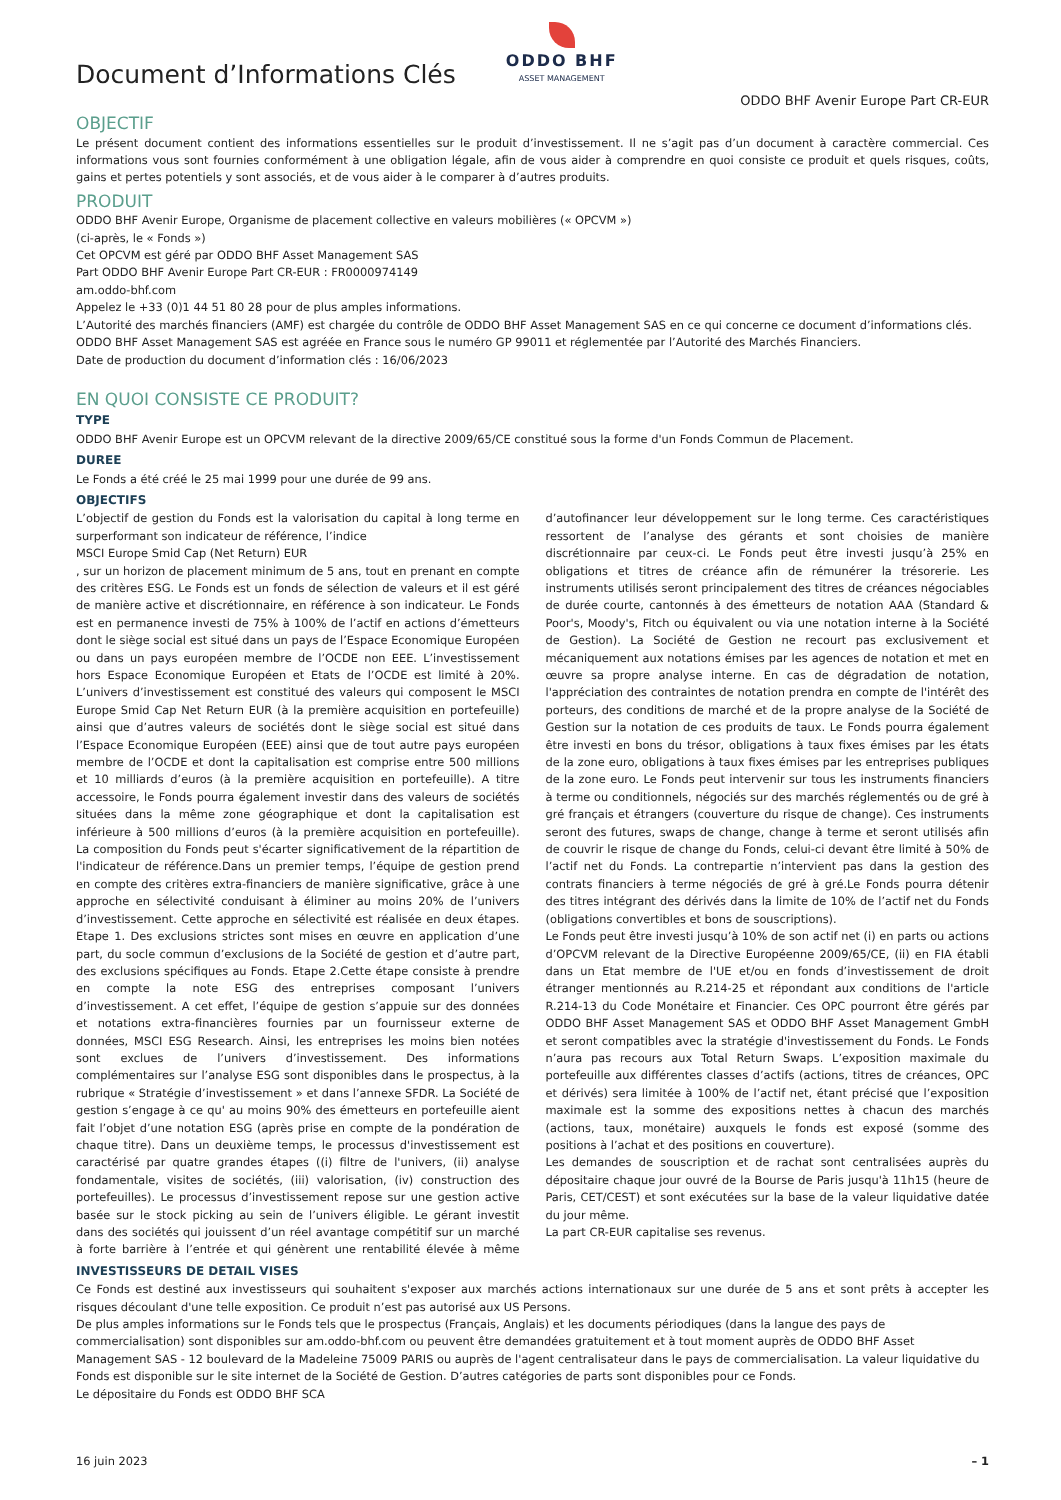Document d’Informations Clés
ODDO BHF
ASSET MANAGEMENT
ODDO BHF Avenir Europe Part CR-EUR
OBJECTIF
Le présent document contient des informations essentielles sur le produit d’investissement. Il ne s’agit pas d’un document à caractère commercial. Ces informations vous sont fournies conformément à une obligation légale, afin de vous aider à comprendre en quoi consiste ce produit et quels risques, coûts, gains et pertes potentiels y sont associés, et de vous aider à le comparer à d’autres produits.
PRODUIT
ODDO BHF Avenir Europe, Organisme de placement collective en valeurs mobilières (« OPCVM »)
(ci-après, le « Fonds »)
Cet OPCVM est géré par ODDO BHF Asset Management SAS
Part ODDO BHF Avenir Europe Part CR-EUR : FR0000974149
am.oddo-bhf.com
Appelez le +33 (0)1 44 51 80 28 pour de plus amples informations.
L’Autorité des marchés financiers (AMF) est chargée du contrôle de ODDO BHF Asset Management SAS en ce qui concerne ce document d’informations clés.
ODDO BHF Asset Management SAS est agréée en France sous le numéro GP 99011 et réglementée par l’Autorité des Marchés Financiers.
Date de production du document d’information clés : 16/06/2023
EN QUOI CONSISTE CE PRODUIT?
TYPE
ODDO BHF Avenir Europe est un OPCVM relevant de la directive 2009/65/CE constitué sous la forme d'un Fonds Commun de Placement.
DUREE
Le Fonds a été créé le 25 mai 1999 pour une durée de 99 ans.
OBJECTIFS
L’objectif de gestion du Fonds est la valorisation du capital à long terme en surperformant son indicateur de référence, l’indice
MSCI Europe Smid Cap (Net Return) EUR
, sur un horizon de placement minimum de 5 ans, tout en prenant en compte des critères ESG. Le Fonds est un fonds de sélection de valeurs et il est géré de manière active et discrétionnaire, en référence à son indicateur. Le Fonds est en permanence investi de 75% à 100% de l’actif en actions d’émetteurs dont le siège social est situé dans un pays de l’Espace Economique Européen ou dans un pays européen membre de l’OCDE non EEE. L’investissement hors Espace Economique Européen et Etats de l’OCDE est limité à 20%. L’univers d’investissement est constitué des valeurs qui composent le MSCI Europe Smid Cap Net Return EUR (à la première acquisition en portefeuille) ainsi que d’autres valeurs de sociétés dont le siège social est situé dans l’Espace Economique Européen (EEE) ainsi que de tout autre pays européen membre de l’OCDE et dont la capitalisation est comprise entre 500 millions et 10 milliards d’euros (à la première acquisition en portefeuille). A titre accessoire, le Fonds pourra également investir dans des valeurs de sociétés situées dans la même zone géographique et dont la capitalisation est inférieure à 500 millions d’euros (à la première acquisition en portefeuille). La composition du Fonds peut s'écarter significativement de la répartition de l'indicateur de référence.Dans un premier temps, l’équipe de gestion prend en compte des critères extra-financiers de manière significative, grâce à une approche en sélectivité conduisant à éliminer au moins 20% de l’univers d’investissement. Cette approche en sélectivité est réalisée en deux étapes. Etape 1. Des exclusions strictes sont mises en œuvre en application d’une part, du socle commun d’exclusions de la Société de gestion et d’autre part, des exclusions spécifiques au Fonds. Etape 2.Cette étape consiste à prendre en compte la note ESG des entreprises composant l’univers d’investissement. A cet effet, l’équipe de gestion s’appuie sur des données et notations extra-financières fournies par un fournisseur externe de données, MSCI ESG Research. Ainsi, les entreprises les moins bien notées sont exclues de l’univers d’investissement. Des informations complémentaires sur l’analyse ESG sont disponibles dans le prospectus, à la rubrique « Stratégie d’investissement » et dans l’annexe SFDR. La Société de gestion s’engage à ce qu' au moins 90% des émetteurs en portefeuille aient fait l’objet d’une notation ESG (après prise en compte de la pondération de chaque titre). Dans un deuxième temps, le processus d'investissement est caractérisé par quatre grandes étapes ((i) filtre de l'univers, (ii) analyse fondamentale, visites de sociétés, (iii) valorisation, (iv) construction des portefeuilles). Le processus d’investissement repose sur une gestion active basée sur le stock picking au sein de l’univers éligible. Le gérant investit dans des sociétés qui jouissent d’un réel avantage compétitif sur un marché à forte barrière à l’entrée et qui génèrent une rentabilité élevée à même d’autofinancer leur développement sur le long terme. Ces caractéristiques ressortent de l’analyse des gérants et sont choisies de manière discrétionnaire par ceux-ci. Le Fonds peut être investi jusqu’à 25% en obligations et titres de créance afin de rémunérer la trésorerie. Les instruments utilisés seront principalement des titres de créances négociables de durée courte, cantonnés à des émetteurs de notation AAA (Standard & Poor's, Moody's, Fitch ou équivalent ou via une notation interne à la Société de Gestion). La Société de Gestion ne recourt pas exclusivement et mécaniquement aux notations émises par les agences de notation et met en œuvre sa propre analyse interne. En cas de dégradation de notation, l'appréciation des contraintes de notation prendra en compte de l'intérêt des porteurs, des conditions de marché et de la propre analyse de la Société de Gestion sur la notation de ces produits de taux. Le Fonds pourra également être investi en bons du trésor, obligations à taux fixes émises par les états de la zone euro, obligations à taux fixes émises par les entreprises publiques de la zone euro. Le Fonds peut intervenir sur tous les instruments financiers à terme ou conditionnels, négociés sur des marchés réglementés ou de gré à gré français et étrangers (couverture du risque de change). Ces instruments seront des futures, swaps de change, change à terme et seront utilisés afin de couvrir le risque de change du Fonds, celui-ci devant être limité à 50% de l’actif net du Fonds. La contrepartie n’intervient pas dans la gestion des contrats financiers à terme négociés de gré à gré.Le Fonds pourra détenir des titres intégrant des dérivés dans la limite de 10% de l’actif net du Fonds (obligations convertibles et bons de souscriptions).
Le Fonds peut être investi jusqu’à 10% de son actif net (i) en parts ou actions d’OPCVM relevant de la Directive Européenne 2009/65/CE, (ii) en FIA établi dans un Etat membre de l'UE et/ou en fonds d’investissement de droit étranger mentionnés au R.214-25 et répondant aux conditions de l'article R.214-13 du Code Monétaire et Financier. Ces OPC pourront être gérés par ODDO BHF Asset Management SAS et ODDO BHF Asset Management GmbH et seront compatibles avec la stratégie d'investissement du Fonds. Le Fonds n’aura pas recours aux Total Return Swaps. L’exposition maximale du portefeuille aux différentes classes d’actifs (actions, titres de créances, OPC et dérivés) sera limitée à 100% de l’actif net, étant précisé que l’exposition maximale est la somme des expositions nettes à chacun des marchés (actions, taux, monétaire) auxquels le fonds est exposé (somme des positions à l’achat et des positions en couverture).
Les demandes de souscription et de rachat sont centralisées auprès du dépositaire chaque jour ouvré de la Bourse de Paris jusqu'à 11h15 (heure de Paris, CET/CEST) et sont exécutées sur la base de la valeur liquidative datée du jour même.
La part CR-EUR capitalise ses revenus.
INVESTISSEURS DE DETAIL VISES
Ce Fonds est destiné aux investisseurs qui souhaitent s'exposer aux marchés actions internationaux sur une durée de 5 ans et sont prêts à accepter les risques découlant d'une telle exposition. Ce produit n’est pas autorisé aux US Persons.
De plus amples informations sur le Fonds tels que le prospectus (Français, Anglais) et les documents périodiques (dans la langue des pays de commercialisation) sont disponibles sur am.oddo-bhf.com ou peuvent être demandées gratuitement et à tout moment auprès de ODDO BHF Asset Management SAS - 12 boulevard de la Madeleine 75009 PARIS ou auprès de l'agent centralisateur dans le pays de commercialisation. La valeur liquidative du Fonds est disponible sur le site internet de la Société de Gestion. D’autres catégories de parts sont disponibles pour ce Fonds.
Le dépositaire du Fonds est ODDO BHF SCA
16 juin 2023 – 1